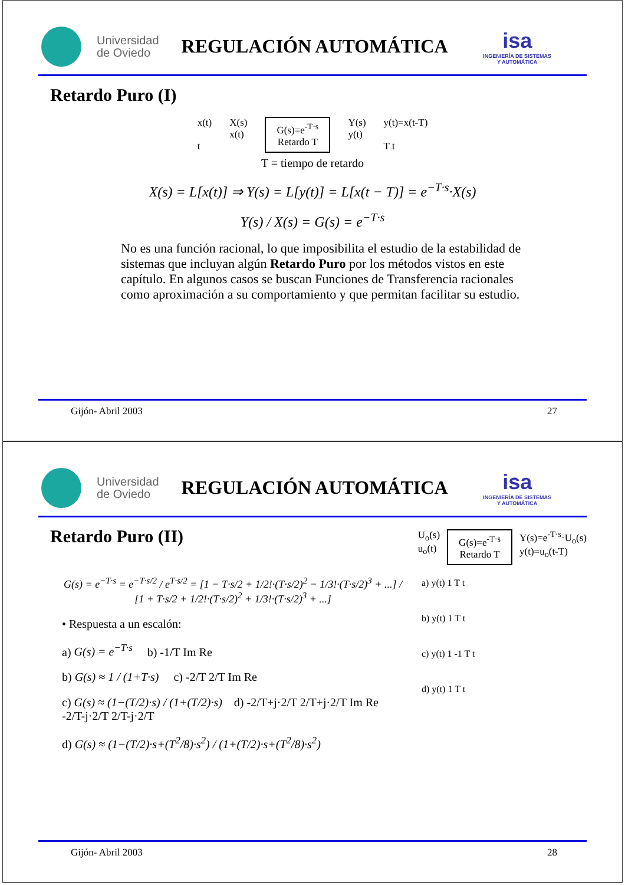Universidad
de Oviedo
REGULACIÓN AUTOMÁTICA
isa
INGENIERÍA DE SISTEMAS
Y AUTOMÁTICA
Retardo Puro (I)
x(t)
t
X(s)
x(t)
G(s)=e<sup>-T·s</sup>
Retardo T
Y(s)
y(t)
y(t)=x(t-T)
T t
T = tiempo de retardo
X(s) = L[x(t)] ⇒ Y(s) = L[y(t)] = L[x(t − T)] = e<sup>−T·s</sup>·X(s)
Y(s) / X(s) = G(s) = e<sup>−T·s</sup>
No es una función racional, lo que imposibilita el estudio de la estabilidad de sistemas que incluyan algún Retardo Puro por los métodos vistos en este capítulo. En algunos casos se buscan Funciones de Transferencia racionales como aproximación a su comportamiento y que permitan facilitar su estudio.
Gijón- Abril 2003 27
Universidad
de Oviedo
REGULACIÓN AUTOMÁTICA
isa
INGENIERÍA DE SISTEMAS
Y AUTOMÁTICA
Retardo Puro (II)
U<sub>o</sub>(s)
u<sub>o</sub>(t)
G(s)=e<sup>-T·s</sup>
Retardo T
Y(s)=e<sup>-T·s</sup>·U<sub>o</sub>(s)
y(t)=u<sub>o</sub>(t-T)
G(s) = e<sup>−T·s</sup> = e<sup>−T·s/2</sup> / e<sup>T·s/2</sup> = [1 − T·s/2 + 1/2!·(T·s/2)<sup>2</sup> − 1/3!·(T·s/2)<sup>3</sup> + ...] / [1 + T·s/2 + 1/2!·(T·s/2)<sup>2</sup> + 1/3!·(T·s/2)<sup>3</sup> + ...]
• Respuesta a un escalón:
a) G(s) = e<sup>−T·s</sup> b) -1/T Im Re
b) G(s) ≈ 1 / (1+T·s) c) -2/T 2/T Im Re
c) G(s) ≈ (1−(T/2)·s) / (1+(T/2)·s) d) -2/T+j·2/T 2/T+j·2/T Im Re -2/T-j·2/T 2/T-j·2/T
d) G(s) ≈ (1−(T/2)·s+(T<sup>2</sup>/8)·s<sup>2</sup>) / (1+(T/2)·s+(T<sup>2</sup>/8)·s<sup>2</sup>)
a) y(t) 1 T t
b) y(t) 1 T t
c) y(t) 1 -1 T t
d) y(t) 1 T t
Gijón- Abril 2003 28